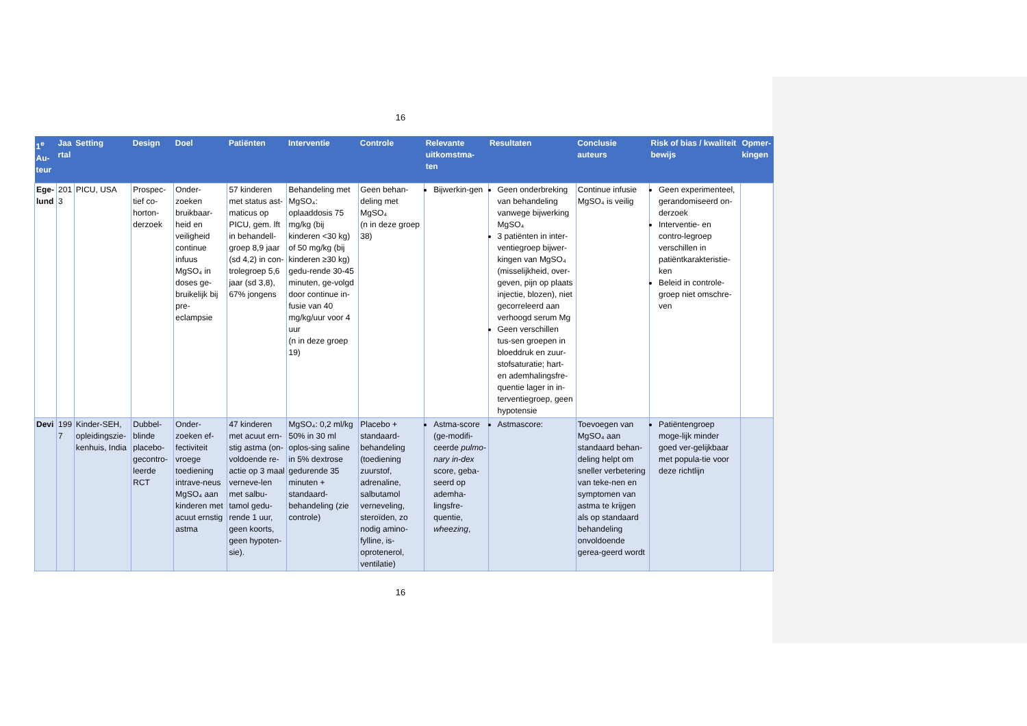16
| 1<sup>e</sup> Au-teur | Jaa rtal | Setting | Design | Doel | Patiënten | Interventie | Controle | Relevante uitkomstma-ten | Resultaten | Conclusie auteurs | Risk of bias / kwaliteit bewijs | Opmer-kingen |
| --- | --- | --- | --- | --- | --- | --- | --- | --- | --- | --- | --- | --- |
| Ege-lund | 201 3 | PICU, USA | Prospec-tief co-horton-derzoek | Onder-zoeken bruikbaar-heid en veiligheid continue infuus MgSO₄ in doses ge-bruikelijk bij pre-eclampsie | 57 kinderen met status ast-maticus op PICU, gem. lft in behandell-groep 8,9 jaar (sd 4,2) in con-trolegroep 5,6 jaar (sd 3,8), 67% jongens | Behandeling met MgSO₄: oplaaddosis 75 mg/kg (bij kinderen <30 kg) of 50 mg/kg (bij kinderen ≥30 kg) gedu-rende 30-45 minuten, ge-volgd door continue in-fusie van 40 mg/kg/uur voor 4 uur (n in deze groep 19) | Geen behan-deling met MgSO₄ (n in deze groep 38) | Bijwerkin-gen | Geen onderbreking van behandeling vanwege bijwerking MgSO₄ 3 patiënten in inter-ventiegroep bijwer-kingen van MgSO₄ (misselijkheid, over-geven, pijn op plaats injectie, blozen), niet gecorreleerd aan verhoogd serum Mg Geen verschillen tus-sen groepen in bloeddruk en zuur-stofsaturatie; hart- en ademhalingsfre-quentie lager in in-terventiegroep, geen hypotensie | Continue infusie MgSO₄ is veilig | Geen experimenteel, gerandomiseerd on-derzoek Interventie- en contro-legroep verschillen in patiëntkarakteristie-ken Beleid in controle-groep niet omschre-ven | |
| Devi | 199 7 | Kinder-SEH, opleidingszie-kenhuis, India | Dubbel-blinde placebo-gecontro-leerde RCT | Onder-zoeken ef-fectiviteit vroege toediening intrave-neus MgSO₄ aan kinderen met acuut ernstig astma | 47 kinderen met acuut ern-stig astma (on-voldoende re-actie op 3 maal verneve-len met salbu-tamol gedu-rende 1 uur, geen koorts, geen hypoten-sie). | MgSO₄: 0,2 ml/kg 50% in 30 ml oplos-sing saline in 5% dextrose gedurende 35 minuten + standaard-behandeling (zie controle) | Placebo + standaard-behandeling (toediening zuurstof, adrenaline, salbutamol verneveling, steroïden, zo nodig amino-fylline, is-oprotenerol, ventilatie) | Astma-score (ge-modifi-ceerde pulmo-nary in-dex score, geba-seerd op ademha-lingsfre-quentie, wheezing , | Astmascore: | Toevoegen van MgSO₄ aan standaard behan-deling helpt om sneller verbetering van teke-nen en symptomen van astma te krijgen als op standaard behandeling onvoldoende gerea-geerd wordt | Patiëntengroep moge-lijk minder goed ver-gelijkbaar met popula-tie voor deze richtlijn | |
16